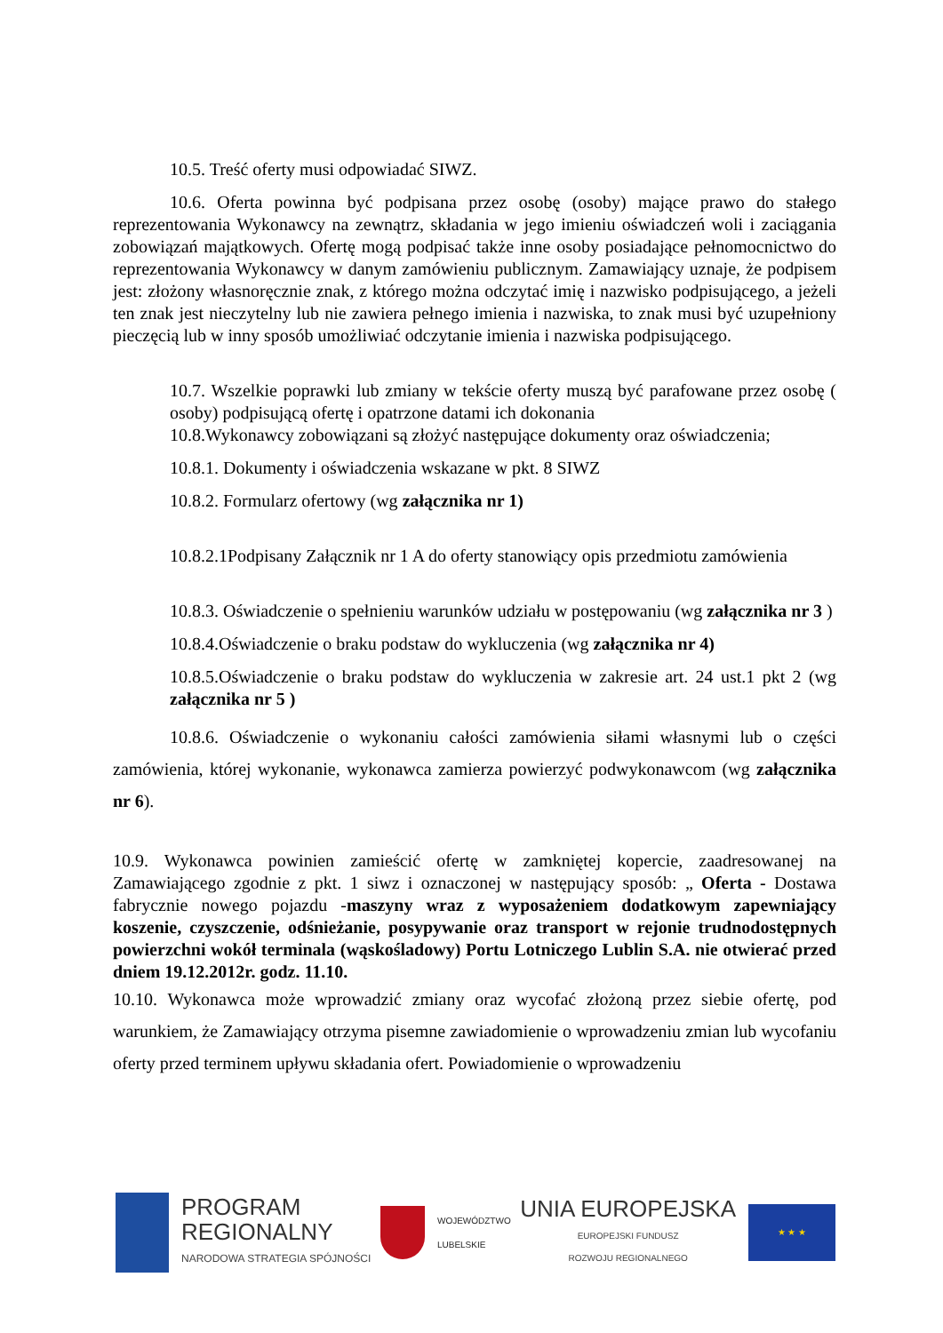10.5. Treść oferty musi odpowiadać SIWZ.
10.6. Oferta powinna być podpisana przez osobę (osoby) mające prawo do stałego reprezentowania Wykonawcy na zewnątrz, składania w jego imieniu oświadczeń woli i zaciągania zobowiązań majątkowych. Ofertę mogą podpisać także inne osoby posiadające pełnomocnictwo do reprezentowania Wykonawcy w danym zamówieniu publicznym. Zamawiający uznaje, że podpisem jest: złożony własnoręcznie znak, z którego można odczytać imię i nazwisko podpisującego, a jeżeli ten znak jest nieczytelny lub nie zawiera pełnego imienia i nazwiska, to znak musi być uzupełniony pieczęcią lub w inny sposób umożliwiać odczytanie imienia i nazwiska podpisującego.
10.7. Wszelkie poprawki lub zmiany w tekście oferty muszą być parafowane przez osobę ( osoby) podpisującą ofertę i opatrzone datami ich dokonania
10.8.Wykonawcy zobowiązani są złożyć następujące dokumenty oraz oświadczenia;
10.8.1. Dokumenty i oświadczenia wskazane w pkt. 8 SIWZ
10.8.2. Formularz ofertowy (wg załącznika nr 1)
10.8.2.1Podpisany Załącznik nr 1 A do oferty stanowiący opis przedmiotu zamówienia
10.8.3. Oświadczenie o spełnieniu warunków udziału w postępowaniu (wg załącznika nr 3 )
10.8.4.Oświadczenie o braku podstaw do wykluczenia (wg załącznika nr 4)
10.8.5.Oświadczenie o braku podstaw do wykluczenia w zakresie art. 24 ust.1 pkt 2 (wg załącznika nr 5 )
10.8.6. Oświadczenie o wykonaniu całości zamówienia siłami własnymi lub o części zamówienia, której wykonanie, wykonawca zamierza powierzyć podwykonawcom (wg załącznika nr 6).
10.9. Wykonawca powinien zamieścić ofertę w zamkniętej kopercie, zaadresowanej na Zamawiającego zgodnie z pkt. 1 siwz i oznaczonej w następujący sposób: „ Oferta - Dostawa fabrycznie nowego pojazdu -maszyny wraz z wyposażeniem dodatkowym zapewniający koszenie, czyszczenie, odśnieżanie, posypywanie oraz transport w rejonie trudnodostępnych powierzchni wokół terminala (wąskośladowy) Portu Lotniczego Lublin S.A. nie otwierać przed dniem 19.12.2012r. godz. 11.10.
10.10. Wykonawca może wprowadzić zmiany oraz wycofać złożoną przez siebie ofertę, pod warunkiem, że Zamawiający otrzyma pisemne zawiadomienie o wprowadzeniu zmian lub wycofaniu oferty przed terminem upływu składania ofert. Powiadomienie o wprowadzeniu
PROGRAM
REGIONALNY
NARODOWA STRATEGIA SPÓJNOŚCI
WOJEWÓDZTWO
LUBELSKIE
UNIA EUROPEJSKA
EUROPEJSKI FUNDUSZ
ROZWOJU REGIONALNEGO
★ ★ ★